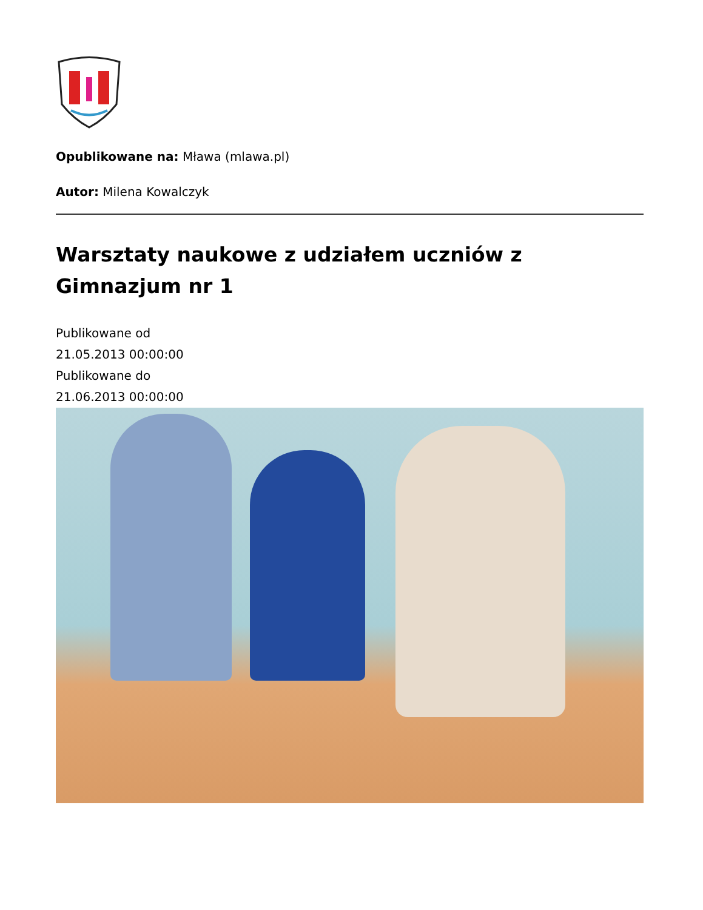Opublikowane na: Mława (mlawa.pl)
Autor: Milena Kowalczyk
Warsztaty naukowe z udziałem uczniów z Gimnazjum nr 1
Publikowane od
21.05.2013 00:00:00
Publikowane do
21.06.2013 00:00:00